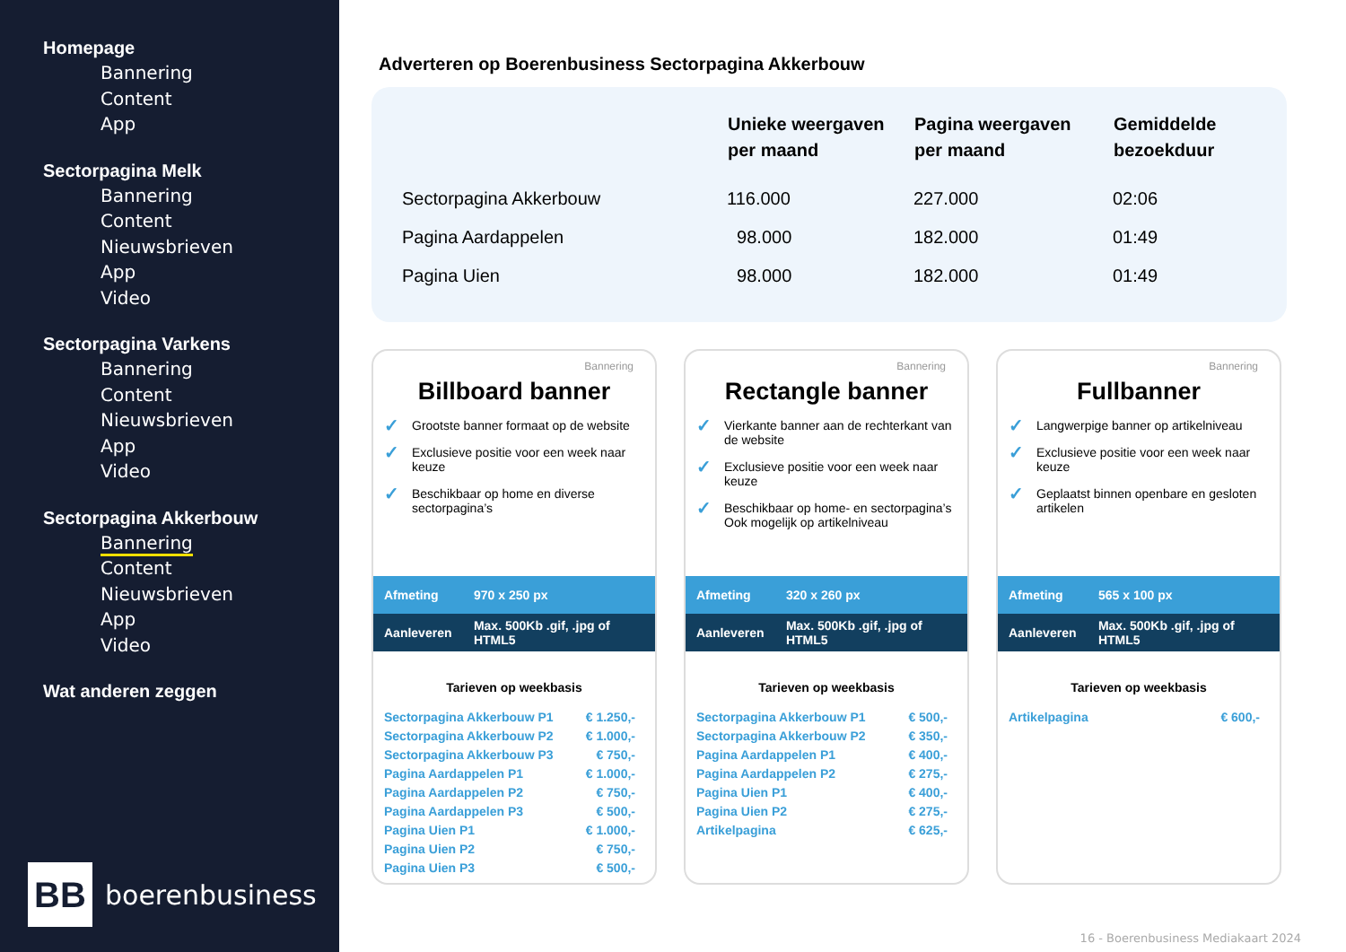Homepage
Bannering
Content
App
Sectorpagina Melk
Bannering
Content
Nieuwsbrieven
App
Video
Sectorpagina Varkens
Bannering
Content
Nieuwsbrieven
App
Video
Sectorpagina Akkerbouw
Bannering
Content
Nieuwsbrieven
App
Video
Wat anderen zeggen
BB
boerenbusiness
Adverteren op Boerenbusiness Sectorpagina Akkerbouw
| | Unieke weergaven per maand | Pagina weergaven per maand | Gemiddelde bezoekduur |
| --- | --- | --- | --- |
| Sectorpagina Akkerbouw | 116.000 | 227.000 | 02:06 |
| Pagina Aardappelen | 98.000 | 182.000 | 01:49 |
| Pagina Uien | 98.000 | 182.000 | 01:49 |
Bannering
Billboard banner
✓ Grootste banner formaat op de website
✓ Exclusieve positie voor een week naar keuze
✓ Beschikbaar op home en diverse sectorpagina’s
Afmeting 970 x 250 px
Aanleveren Max. 500Kb .gif, .jpg of HTML5
Tarieven op weekbasis
| Sectorpagina Akkerbouw P1 | € 1.250,- |
| Sectorpagina Akkerbouw P2 | € 1.000,- |
| Sectorpagina Akkerbouw P3 | € 750,- |
| Pagina Aardappelen P1 | € 1.000,- |
| Pagina Aardappelen P2 | € 750,- |
| Pagina Aardappelen P3 | € 500,- |
| Pagina Uien P1 | € 1.000,- |
| Pagina Uien P2 | € 750,- |
| Pagina Uien P3 | € 500,- |
Bannering
Rectangle banner
✓ Vierkante banner aan de rechterkant van de website
✓ Exclusieve positie voor een week naar keuze
✓ Beschikbaar op home- en sectorpagina’s Ook mogelijk op artikelniveau
Afmeting 320 x 260 px
Aanleveren Max. 500Kb .gif, .jpg of HTML5
Tarieven op weekbasis
| Sectorpagina Akkerbouw P1 | € 500,- |
| Sectorpagina Akkerbouw P2 | € 350,- |
| Pagina Aardappelen P1 | € 400,- |
| Pagina Aardappelen P2 | € 275,- |
| Pagina Uien P1 | € 400,- |
| Pagina Uien P2 | € 275,- |
| Artikelpagina | € 625,- |
Bannering
Fullbanner
✓ Langwerpige banner op artikelniveau
✓ Exclusieve positie voor een week naar keuze
✓ Geplaatst binnen openbare en gesloten artikelen
Afmeting 565 x 100 px
Aanleveren Max. 500Kb .gif, .jpg of HTML5
Tarieven op weekbasis
| Artikelpagina | € 600,- |
16 - Boerenbusiness Mediakaart 2024